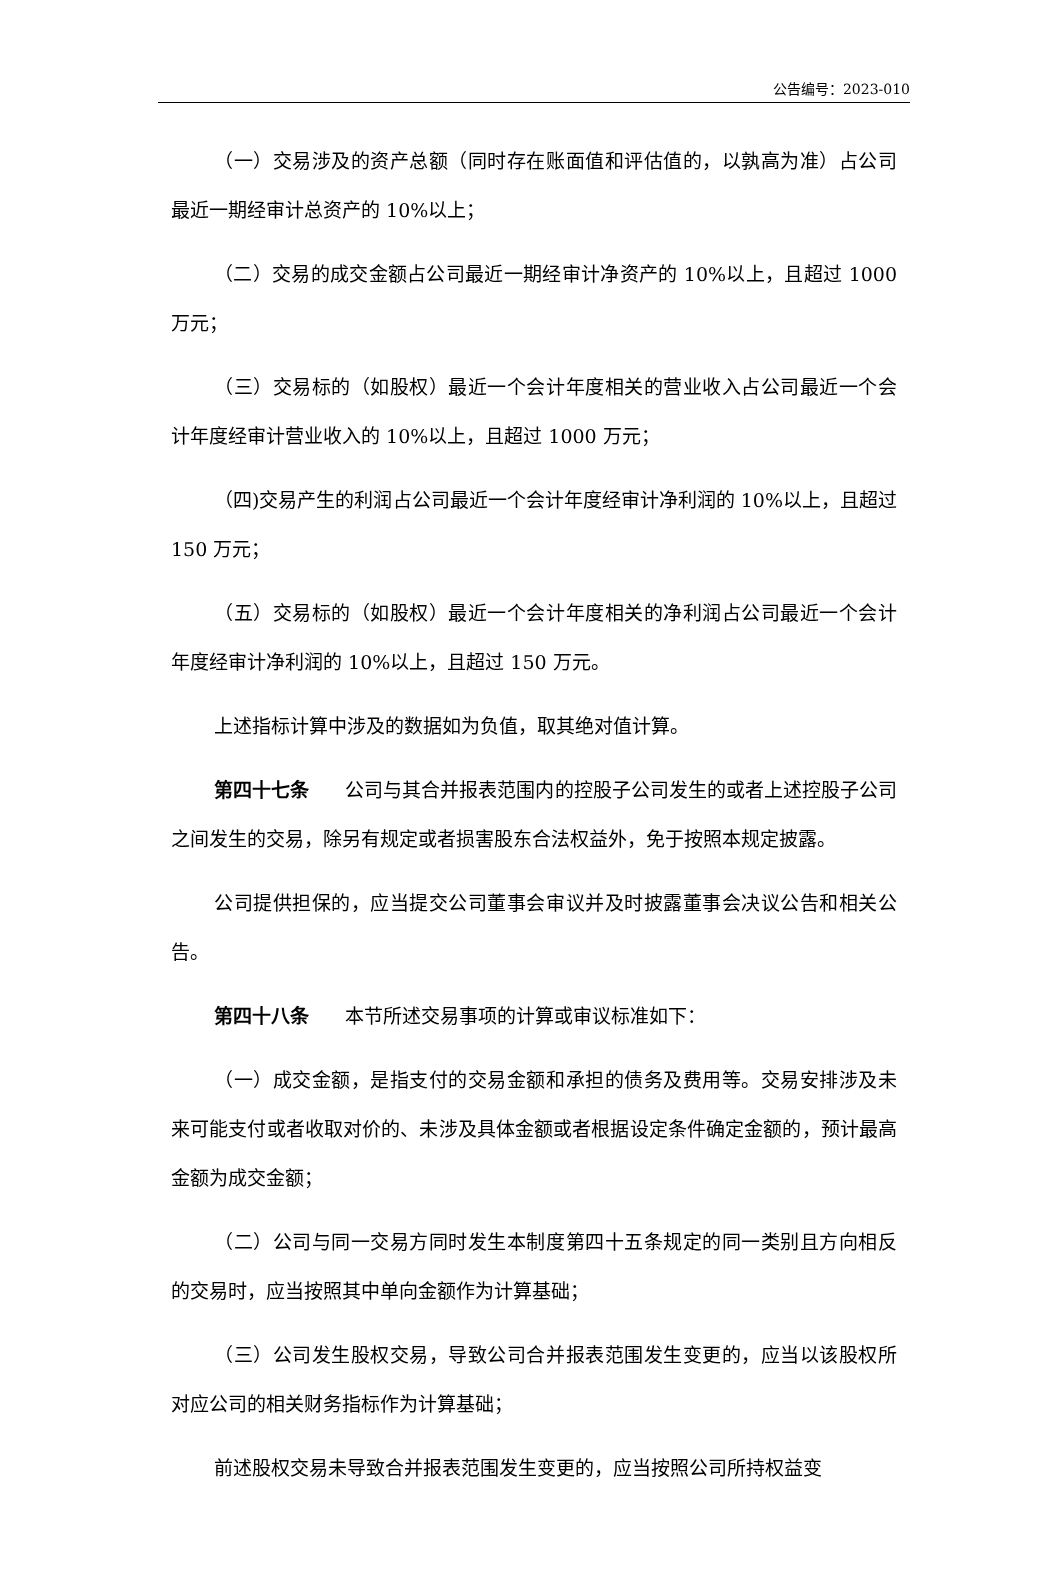公告编号：2023-010
（一）交易涉及的资产总额（同时存在账面值和评估值的，以孰高为准）占公司最近一期经审计总资产的 10%以上；
（二）交易的成交金额占公司最近一期经审计净资产的 10%以上，且超过 1000 万元；
（三）交易标的（如股权）最近一个会计年度相关的营业收入占公司最近一个会计年度经审计营业收入的 10%以上，且超过 1000 万元；
（四)交易产生的利润占公司最近一个会计年度经审计净利润的 10%以上，且超过 150 万元；
（五）交易标的（如股权）最近一个会计年度相关的净利润占公司最近一个会计年度经审计净利润的 10%以上，且超过 150 万元。
上述指标计算中涉及的数据如为负值，取其绝对值计算。
第四十七条 公司与其合并报表范围内的控股子公司发生的或者上述控股子公司之间发生的交易，除另有规定或者损害股东合法权益外，免于按照本规定披露。
公司提供担保的，应当提交公司董事会审议并及时披露董事会决议公告和相关公告。
第四十八条 本节所述交易事项的计算或审议标准如下：
（一）成交金额，是指支付的交易金额和承担的债务及费用等。交易安排涉及未来可能支付或者收取对价的、未涉及具体金额或者根据设定条件确定金额的，预计最高金额为成交金额；
（二）公司与同一交易方同时发生本制度第四十五条规定的同一类别且方向相反的交易时，应当按照其中单向金额作为计算基础；
（三）公司发生股权交易，导致公司合并报表范围发生变更的，应当以该股权所对应公司的相关财务指标作为计算基础；
前述股权交易未导致合并报表范围发生变更的，应当按照公司所持权益变